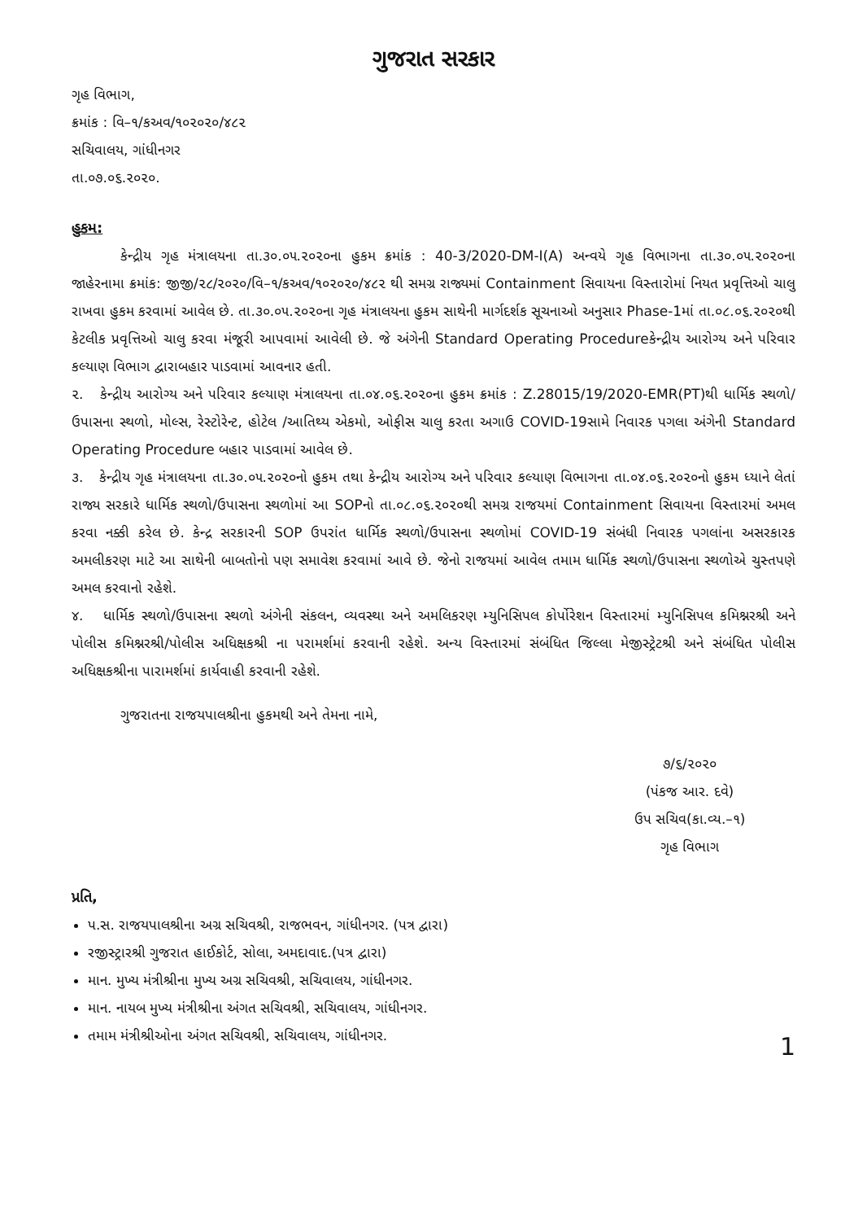ગુજરાત સરકાર
ગૃહ વિભાગ,
ક્રમાંક : વિ–૧/કઅવ/૧૦૨૦૨૦/૪૮૨
સચિવાલય, ગાંધીનગર
તા.૦૭.૦૬.૨૦૨૦.
હુકમ:
કેન્દ્રીય ગૃહ મંત્રાલયના તા.૩૦.૦૫.૨૦૨૦ના હુકમ ક્રમાંક : 40-3/2020-DM-I(A) અન્વયે ગૃહ વિભાગના તા.૩૦.૦૫.૨૦૨૦ના જાહેરનામા ક્રમાંક: જીજી/૨૮/૨૦૨૦/વિ–૧/કઅવ/૧૦૨૦૨૦/૪૮૨ થી સમગ્ર રાજ્યમાં Containment સિવાયના વિસ્તારોમાં નિયત પ્રવૃત્તિઓ ચાલુ રાખવા હુકમ કરવામાં આવેલ છે. તા.૩૦.૦૫.૨૦૨૦ના ગૃહ મંત્રાલયના હુકમ સાથેની માર્ગદર્શક સૂચનાઓ અનુસાર Phase-1માં તા.૦૮.૦૬.૨૦૨૦થી કેટલીક પ્રવૃત્તિઓ ચાલુ કરવા મંજૂરી આપવામાં આવેલી છે. જે અંગેની Standard Operating Procedureકેન્દ્રીય આરોગ્ય અને પરિવાર કલ્યાણ વિભાગ દ્વારાબહાર પાડવામાં આવનાર હતી.
૨. કેન્દ્રીય આરોગ્ય અને પરિવાર કલ્યાણ મંત્રાલયના તા.૦૪.૦૬.૨૦૨૦ના હુકમ ક્રમાંક : Z.28015/19/2020-EMR(PT)થી ધાર્મિક સ્થળો/ઉપાસના સ્થળો, મોલ્સ, રેસ્ટોરેન્ટ, હોટેલ /આતિથ્ય એકમો, ઓફીસ ચાલુ કરતા અગાઉ COVID-19સામે નિવારક પગલા અંગેની Standard Operating Procedure બહાર પાડવામાં આવેલ છે.
૩. કેન્દ્રીય ગૃહ મંત્રાલયના તા.૩૦.૦૫.૨૦૨૦નો હુકમ તથા કેન્દ્રીય આરોગ્ય અને પરિવાર કલ્યાણ વિભાગના તા.૦૪.૦૬.૨૦૨૦નો હુકમ ધ્યાને લેતાં રાજ્ય સરકારે ધાર્મિક સ્થળો/ઉપાસના સ્થળોમાં આ SOPનો તા.૦૮.૦૬.૨૦૨૦થી સમગ્ર રાજયમાં Containment સિવાયના વિસ્તારમાં અમલ કરવા નક્કી કરેલ છે. કેન્દ્ર સરકારની SOP ઉપરાંત ધાર્મિક સ્થળો/ઉપાસના સ્થળોમાં COVID-19 સંબંધી નિવારક પગલાંના અસરકારક અમલીકરણ માટે આ સાથેની બાબતોનો પણ સમાવેશ કરવામાં આવે છે. જેનો રાજયમાં આવેલ તમામ ધાર્મિક સ્થળો/ઉપાસના સ્થળોએ ચુસ્તપણે અમલ કરવાનો રહેશે.
૪. ધાર્મિક સ્થળો/ઉપાસના સ્થળો અંગેની સંકલન, વ્યવસ્થા અને અમલિકરણ મ્યુનિસિપલ કોર્પોરેશન વિસ્તારમાં મ્યુનિસિપલ કમિશ્નરશ્રી અને પોલીસ કમિશ્નરશ્રી/પોલીસ અધિક્ષકશ્રી ના પરામર્શમાં કરવાની રહેશે. અન્ય વિસ્તારમાં સંબંધિત જિલ્લા મેજીસ્ટ્રેટશ્રી અને સંબંધિત પોલીસ અધિક્ષકશ્રીના પારામર્શમાં કાર્યવાહી કરવાની રહેશે.
ગુજરાતના રાજયપાલશ્રીના હુકમથી અને તેમના નામે,
૭/૬/૨૦૨૦
(પંકજ આર. દવે)
ઉપ સચિવ(કા.વ્ય.–૧)
ગૃહ વિભાગ
પ્રતિ,
પ.સ. રાજયપાલશ્રીના અગ્ર સચિવશ્રી, રાજભવન, ગાંધીનગર. (પત્ર દ્વારા)
રજીસ્ટ્રારશ્રી ગુજરાત હાઈકોર્ટ, સોલા, અમદાવાદ.(પત્ર દ્વારા)
માન. મુખ્ય મંત્રીશ્રીના મુખ્ય અગ્ર સચિવશ્રી, સચિવાલય, ગાંધીનગર.
માન. નાયબ મુખ્ય મંત્રીશ્રીના અંગત સચિવશ્રી, સચિવાલય, ગાંધીનગર.
તમામ મંત્રીશ્રીઓના અંગત સચિવશ્રી, સચિવાલય, ગાંધીનગર.
1